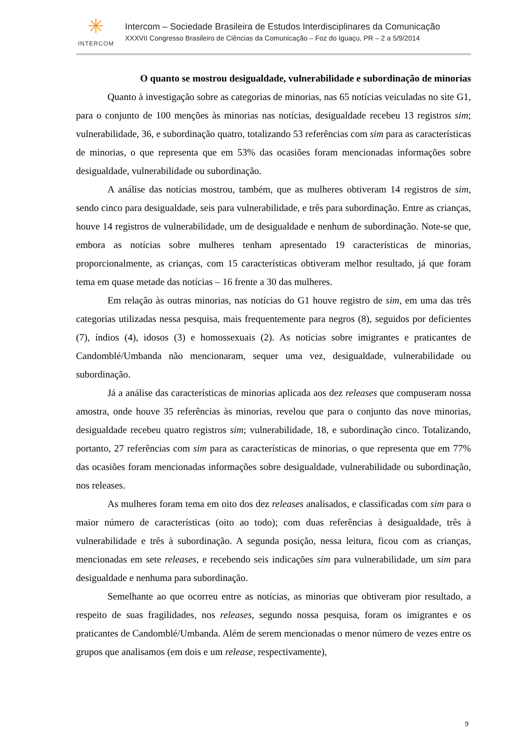✳
INTERCOM
Intercom – Sociedade Brasileira de Estudos Interdisciplinares da Comunicação
XXXVII Congresso Brasileiro de Ciências da Comunicação – Foz do Iguaçu, PR – 2 a 5/9/2014
O quanto se mostrou desigualdade, vulnerabilidade e subordinação de minorias
Quanto à investigação sobre as categorias de minorias, nas 65 notícias veiculadas no site G1, para o conjunto de 100 menções às minorias nas notícias, desigualdade recebeu 13 registros sim; vulnerabilidade, 36, e subordinação quatro, totalizando 53 referências com sim para as características de minorias, o que representa que em 53% das ocasiões foram mencionadas informações sobre desigualdade, vulnerabilidade ou subordinação.
A análise das notícias mostrou, também, que as mulheres obtiveram 14 registros de sim, sendo cinco para desigualdade, seis para vulnerabilidade, e três para subordinação. Entre as crianças, houve 14 registros de vulnerabilidade, um de desigualdade e nenhum de subordinação. Note-se que, embora as notícias sobre mulheres tenham apresentado 19 características de minorias, proporcionalmente, as crianças, com 15 características obtiveram melhor resultado, já que foram tema em quase metade das notícias – 16 frente a 30 das mulheres.
Em relação às outras minorias, nas notícias do G1 houve registro de sim, em uma das três categorias utilizadas nessa pesquisa, mais frequentemente para negros (8), seguidos por deficientes (7), índios (4), idosos (3) e homossexuais (2). As notícias sobre imigrantes e praticantes de Candomblé/Umbanda não mencionaram, sequer uma vez, desigualdade, vulnerabilidade ou subordinação.
Já a análise das características de minorias aplicada aos dez releases que compuseram nossa amostra, onde houve 35 referências às minorias, revelou que para o conjunto das nove minorias, desigualdade recebeu quatro registros sim; vulnerabilidade, 18, e subordinação cinco. Totalizando, portanto, 27 referências com sim para as características de minorias, o que representa que em 77% das ocasiões foram mencionadas informações sobre desigualdade, vulnerabilidade ou subordinação, nos releases.
As mulheres foram tema em oito dos dez releases analisados, e classificadas com sim para o maior número de características (oito ao todo); com duas referências à desigualdade, três à vulnerabilidade e três à subordinação. A segunda posição, nessa leitura, ficou com as crianças, mencionadas em sete releases, e recebendo seis indicações sim para vulnerabilidade, um sim para desigualdade e nenhuma para subordinação.
Semelhante ao que ocorreu entre as notícias, as minorias que obtiveram pior resultado, a respeito de suas fragilidades, nos releases, segundo nossa pesquisa, foram os imigrantes e os praticantes de Candomblé/Umbanda. Além de serem mencionadas o menor número de vezes entre os grupos que analisamos (em dois e um release, respectivamente),
9